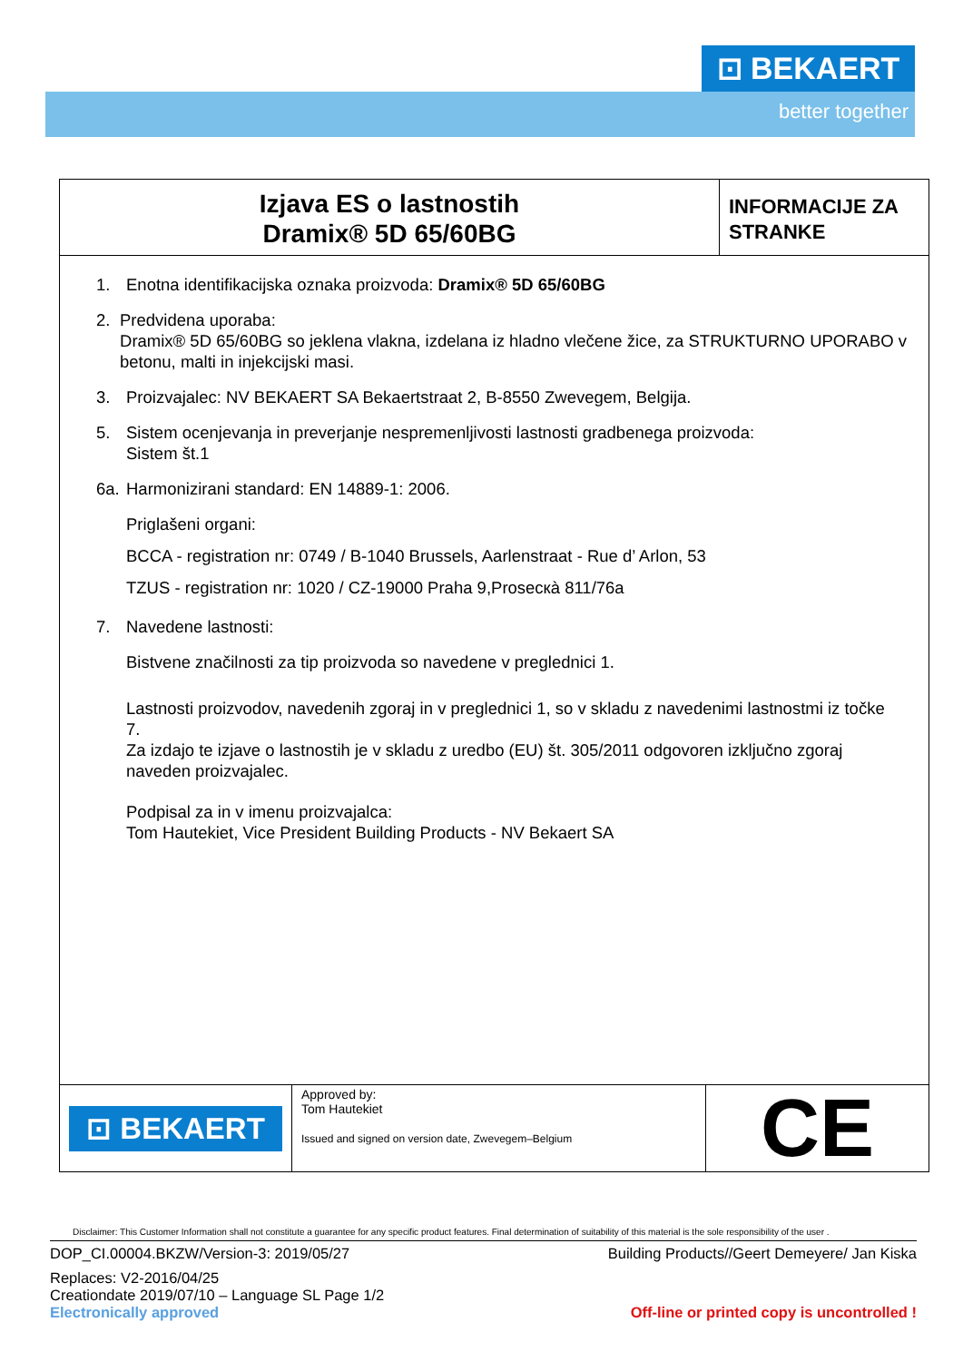⊡ BEKAERT
better together
Izjava ES o lastnostih
Dramix® 5D 65/60BG
INFORMACIJE ZA STRANKE
1. Enotna identifikacijska oznaka proizvoda: Dramix® 5D 65/60BG
2. Predvidena uporaba:
Dramix® 5D 65/60BG so jeklena vlakna, izdelana iz hladno vlečene žice, za STRUKTURNO UPORABO v betonu, malti in injekcijski masi.
3. Proizvajalec: NV BEKAERT SA Bekaertstraat 2, B-8550 Zwevegem, Belgija.
5. Sistem ocenjevanja in preverjanje nespremenljivosti lastnosti gradbenega proizvoda:
Sistem št.1
6a. Harmonizirani standard: EN 14889-1: 2006.
Priglašeni organi:
BCCA - registration nr: 0749 / B-1040 Brussels, Aarlenstraat - Rue d’ Arlon, 53
TZUS - registration nr: 1020 / CZ-19000 Praha 9,Prosecкà 811/76a
7. Navedene lastnosti:
Bistvene značilnosti za tip proizvoda so navedene v preglednici 1.
Lastnosti proizvodov, navedenih zgoraj in v preglednici 1, so v skladu z navedenimi lastnostmi iz točke 7.
Za izdajo te izjave o lastnostih je v skladu z uredbo (EU) št. 305/2011 odgovoren izključno zgoraj naveden proizvajalec.
Podpisal za in v imenu proizvajalca:
Tom Hautekiet, Vice President Building Products - NV Bekaert SA
⊡ BEKAERT
Approved by:
Tom Hautekiet
Issued and signed on version date, Zwevegem–Belgium
CE
Disclaimer: This Customer Information shall not constitute a guarantee for any specific product features. Final determination of suitability of this material is the sole responsibility of the user .
DOP_CI.00004.BKZW/Version-3: 2019/05/27 Building Products//Geert Demeyere/ Jan Kiska
Replaces: V2-2016/04/25
Creationdate 2019/07/10 – Language SL Page 1/2
Electronically approved Off-line or printed copy is uncontrolled !